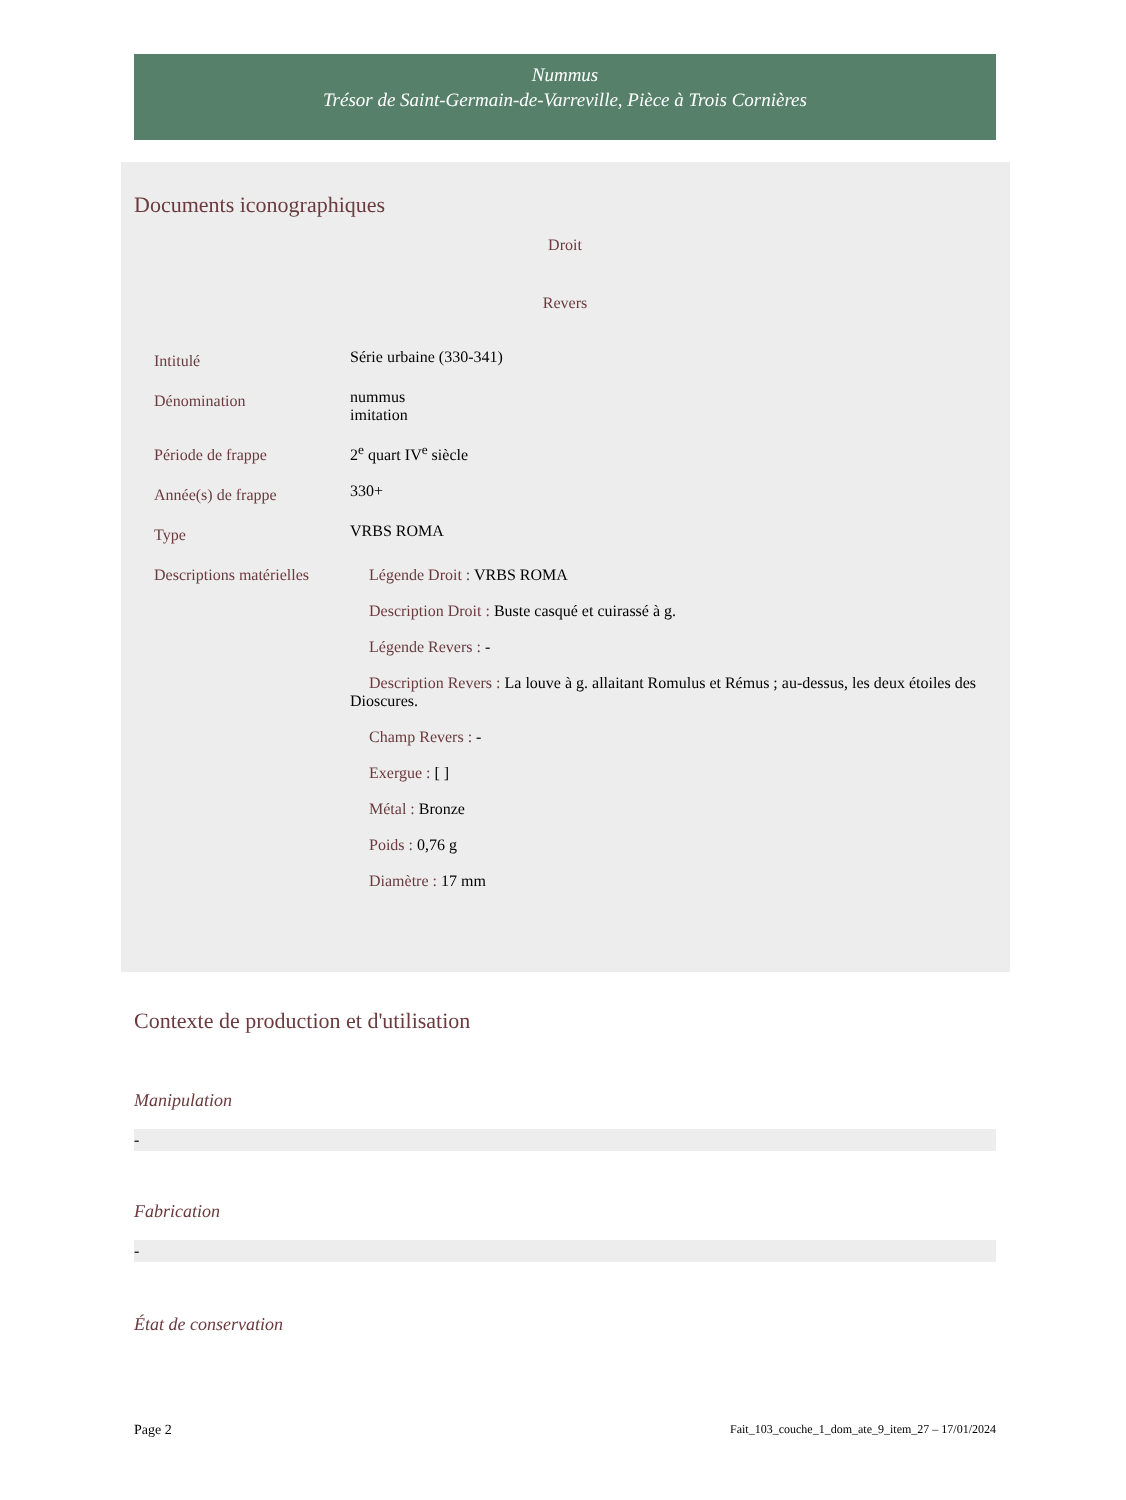Nummus
Trésor de Saint-Germain-de-Varreville, Pièce à Trois Cornières
Documents iconographiques
Droit
Revers
| Intitulé | Série urbaine (330-341) |
| Dénomination | nummus imitation |
| Période de frappe | 2<sup>e</sup> quart IV<sup>e</sup> siècle |
| Année(s) de frappe | 330+ |
| Type | VRBS ROMA |
| Descriptions matérielles | Légende Droit : VRBS ROMA Description Droit : Buste casqué et cuirassé à g. Légende Revers : - Description Revers : La louve à g. allaitant Romulus et Rémus ; au-dessus, les deux étoiles des Dioscures. Champ Revers : - Exergue : [ ] Métal : Bronze Poids : 0,76 g Diamètre : 17 mm |
Contexte de production et d'utilisation
Manipulation
-
Fabrication
-
État de conservation
Page 2 Fait_103_couche_1_dom_ate_9_item_27 – 17/01/2024